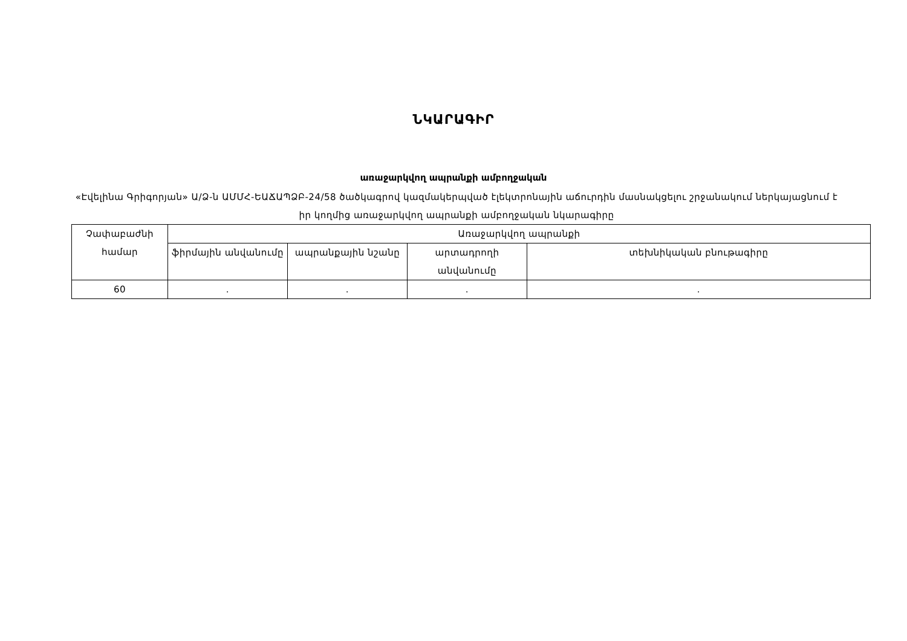ՆԿԱՐԱԳԻՐ
առաջարկվող ապրանքի ամբողջական
«Էվելինա Գրիգորյան» Ա/Ձ-ն ԱՄՄՀ-ԵԱՃԱՊՁԲ-24/58 ծածկագրով կազմակերպված էլեկտրոնային աճուրդին մասնակցելու շրջանակում ներկայացնում է իր կողմից առաջարկվող ապրանքի ամբողջական նկարագիրը
| Չափաբաժնի համար | Առաջարկվող ապրանքի | | | |
| --- | --- | --- | --- | --- |
| | ֆիրմային անվանումը | ապրանքային նշանը | արտադրողի անվանումը | տեխնիկական բնութագիրը |
| 60 | . | . | . | . |